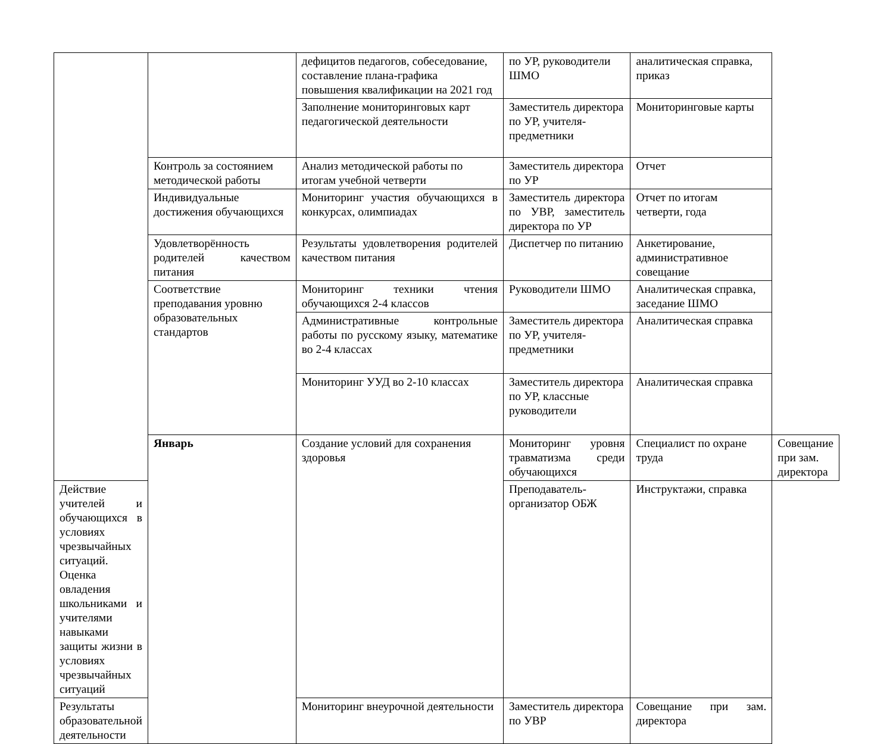| | | дефицитов педагогов, собеседование, составление плана-графика повышения квалификации на 2021 год | по УР, руководители ШМО | аналитическая справка, приказ | |
| | | Заполнение мониторинговых карт педагогической деятельности | Заместитель директора по УР, учителя-предметники | Мониторинговые карты | |
| | Контроль за состоянием методической работы | Анализ методической работы по итогам учебной четверти | Заместитель директора по УР | Отчет | |
| | Индивидуальные достижения обучающихся | Мониторинг участия обучающихся в конкурсах, олимпиадах | Заместитель директора по УВР, заместитель директора по УР | Отчет по итогам четверти, года | |
| | Удовлетворённость родителей качеством питания | Результаты удовлетворения родителей качеством питания | Диспетчер по питанию | Анкетирование, административное совещание | |
| | Соответствие преподавания уровню образовательных стандартов | Мониторинг техники чтения обучающихся 2-4 классов | Руководители ШМО | Аналитическая справка, заседание ШМО | |
| | | Административные контрольные работы по русскому языку, математике во 2-4 классах | Заместитель директора по УР, учителя-предметники | Аналитическая справка | |
| | | Мониторинг УУД во 2-10 классах | Заместитель директора по УР, классные руководители | Аналитическая справка | |
| | Январь | Создание условий для сохранения здоровья | Мониторинг уровня травматизма среди обучающихся | Специалист по охране труда | Совещание при зам. директора |
| Действие учителей и обучающихся в условиях чрезвычайных ситуаций. Оценка овладения школьниками и учителями навыками защиты жизни в условиях чрезвычайных ситуаций | | | Преподаватель-организатор ОБЖ | Инструктажи, справка | |
| Результаты образовательной деятельности | | Мониторинг внеурочной деятельности | Заместитель директора по УВР | Совещание при зам. директора | |